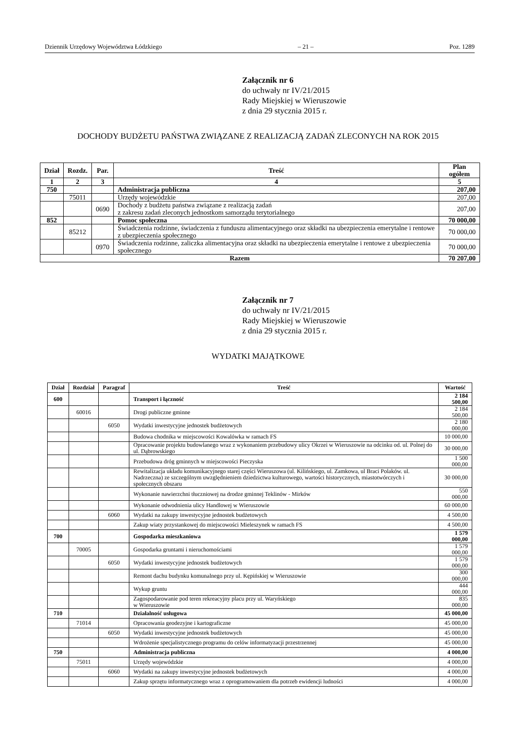Dziennik Urzędowy Województwa Łódzkiego – 21 – Poz. 1289
Załącznik nr 6
do uchwały nr IV/21/2015
Rady Miejskiej w Wieruszowie
z dnia 29 stycznia 2015 r.
DOCHODY BUDŻETU PAŃSTWA ZWIĄZANE Z REALIZACJĄ ZADAŃ ZLECONYCH NA ROK 2015
| Dział | Rozdz. | Par. | Treść | Plan ogółem |
| --- | --- | --- | --- | --- |
| 1 | 2 | 3 | 4 | 5 |
| 750 | | | Administracja publiczna | 207,00 |
| | 75011 | | Urzędy wojewódzkie | 207,00 |
| | | 0690 | Dochody z budżetu państwa związane z realizacją zadań z zakresu zadań zleconych jednostkom samorządu terytorialnego | 207,00 |
| 852 | | | Pomoc społeczna | 70 000,00 |
| | 85212 | | Świadczenia rodzinne, świadczenia z funduszu alimentacyjnego oraz składki na ubezpieczenia emerytalne i rentowe z ubezpieczenia społecznego | 70 000,00 |
| | | 0970 | Świadczenia rodzinne, zaliczka alimentacyjna oraz składki na ubezpieczenia emerytalne i rentowe z ubezpieczenia społecznego | 70 000,00 |
| Razem | | | | 70 207,00 |
Załącznik nr 7
do uchwały nr IV/21/2015
Rady Miejskiej w Wieruszowie
z dnia 29 stycznia 2015 r.
WYDATKI MAJĄTKOWE
| Dział | Rozdział | Paragraf | Treść | Wartość |
| --- | --- | --- | --- | --- |
| 600 | | | Transport i łączność | 2 184 500,00 |
| | 60016 | | Drogi publiczne gminne | 2 184 500,00 |
| | | 6050 | Wydatki inwestycyjne jednostek budżetowych | 2 180 000,00 |
| | | | Budowa chodnika w miejscowości Kowalówka w ramach FS | 10 000,00 |
| | | | Opracowanie projektu budowlanego wraz z wykonaniem przebudowy ulicy Okrzei w Wieruszowie na odcinku od. ul. Polnej do ul. Dąbrowskiego | 30 000,00 |
| | | | Przebudowa dróg gminnych w miejscowości Pieczyska | 1 500 000,00 |
| | | | Rewitalizacja układu komunikacyjnego starej części Wieruszowa (ul. Kilińskiego, ul. Zamkowa, ul Braci Polaków. ul. Nadrzeczna) ze szczególnym uwzględnieniem dziedzictwa kulturowego, wartości historycznych, miastotwórczych i społecznych obszaru | 30 000,00 |
| | | | Wykonanie nawierzchni tłuczniowej na drodze gminnej Teklinów - Mirków | 550 000,00 |
| | | | Wykonanie odwodnienia ulicy Handlowej w Wieruszowie | 60 000,00 |
| | | 6060 | Wydatki na zakupy inwestycyjne jednostek budżetowych | 4 500,00 |
| | | | Zakup wiaty przystankowej do miejscowości Mieleszynek w ramach FS | 4 500,00 |
| 700 | | | Gospodarka mieszkaniowa | 1 579 000,00 |
| | 70005 | | Gospodarka gruntami i nieruchomościami | 1 579 000,00 |
| | | 6050 | Wydatki inwestycyjne jednostek budżetowych | 1 579 000,00 |
| | | | Remont dachu budynku komunalnego przy ul. Kępińskiej w Wieruszowie | 300 000,00 |
| | | | Wykup gruntu | 444 000,00 |
| | | | Zagospodarowanie pod teren rekreacyjny placu przy ul. Waryńskiego w Wieruszowie | 835 000,00 |
| 710 | | | Działalność usługowa | 45 000,00 |
| | 71014 | | Opracowania geodezyjne i kartograficzne | 45 000,00 |
| | | 6050 | Wydatki inwestycyjne jednostek budżetowych | 45 000,00 |
| | | | Wdrożenie specjalistycznego programu do celów informatyzacji przestrzennej | 45 000,00 |
| 750 | | | Administracja publiczna | 4 000,00 |
| | 75011 | | Urzędy wojewódzkie | 4 000,00 |
| | | 6060 | Wydatki na zakupy inwestycyjne jednostek budżetowych | 4 000,00 |
| | | | Zakup sprzętu informatycznego wraz z oprogramowaniem dla potrzeb ewidencji ludności | 4 000,00 |